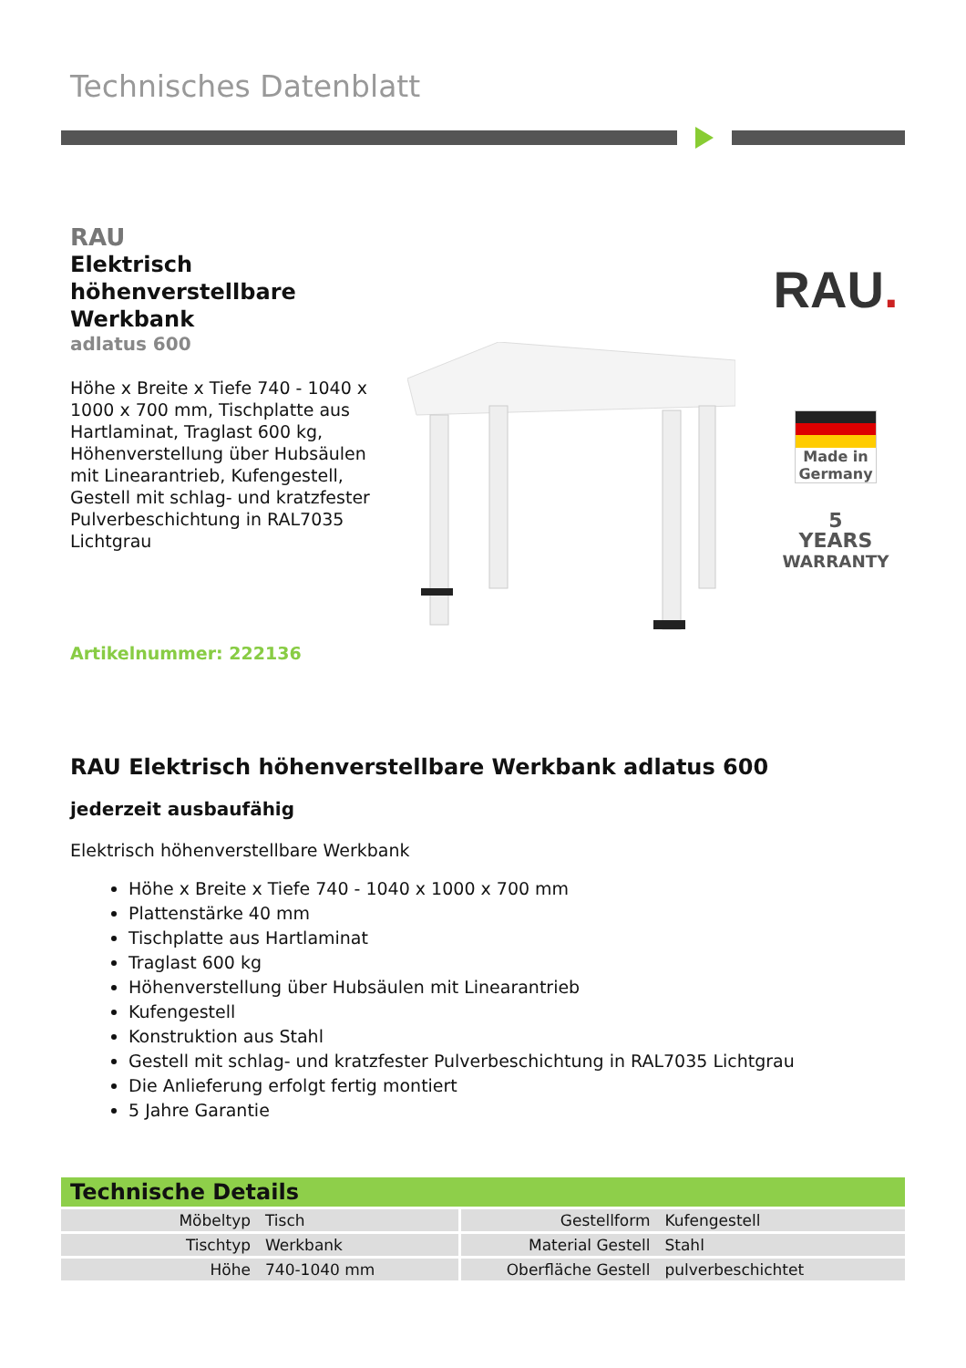Technisches Datenblatt
RAU
Elektrisch höhenverstellbare Werkbank
adlatus 600
Höhe x Breite x Tiefe 740 - 1040 x 1000 x 700 mm, Tischplatte aus Hartlaminat, Traglast 600 kg, Höhenverstellung über Hubsäulen mit Linearantrieb, Kufengestell, Gestell mit schlag- und kratzfester Pulverbeschichtung in RAL7035 Lichtgrau
Artikelnummer: 222136
RAU.
Made in Germany
5
YEARS
WARRANTY
RAU Elektrisch höhenverstellbare Werkbank adlatus 600
jederzeit ausbaufähig
Elektrisch höhenverstellbare Werkbank
Höhe x Breite x Tiefe 740 - 1040 x 1000 x 700 mm
Plattenstärke 40 mm
Tischplatte aus Hartlaminat
Traglast 600 kg
Höhenverstellung über Hubsäulen mit Linearantrieb
Kufengestell
Konstruktion aus Stahl
Gestell mit schlag- und kratzfester Pulverbeschichtung in RAL7035 Lichtgrau
Die Anlieferung erfolgt fertig montiert
5 Jahre Garantie
Technische Details
| Möbeltyp | Tisch | Gestellform | Kufengestell |
| Tischtyp | Werkbank | Material Gestell | Stahl |
| Höhe | 740-1040 mm | Oberfläche Gestell | pulverbeschichtet |